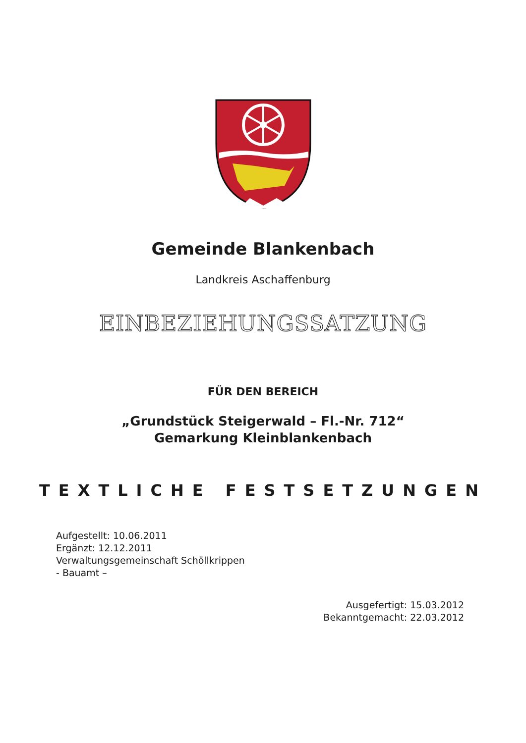Gemeinde Blankenbach
Landkreis Aschaffenburg
EINBEZIEHUNGSSATZUNG
FÜR DEN BEREICH
„Grundstück Steigerwald – Fl.-Nr. 712“
Gemarkung Kleinblankenbach
TEXTLICHE FESTSETZUNGEN
Aufgestellt: 10.06.2011
Ergänzt: 12.12.2011
Verwaltungsgemeinschaft Schöllkrippen
- Bauamt –
Ausgefertigt: 15.03.2012
Bekanntgemacht: 22.03.2012